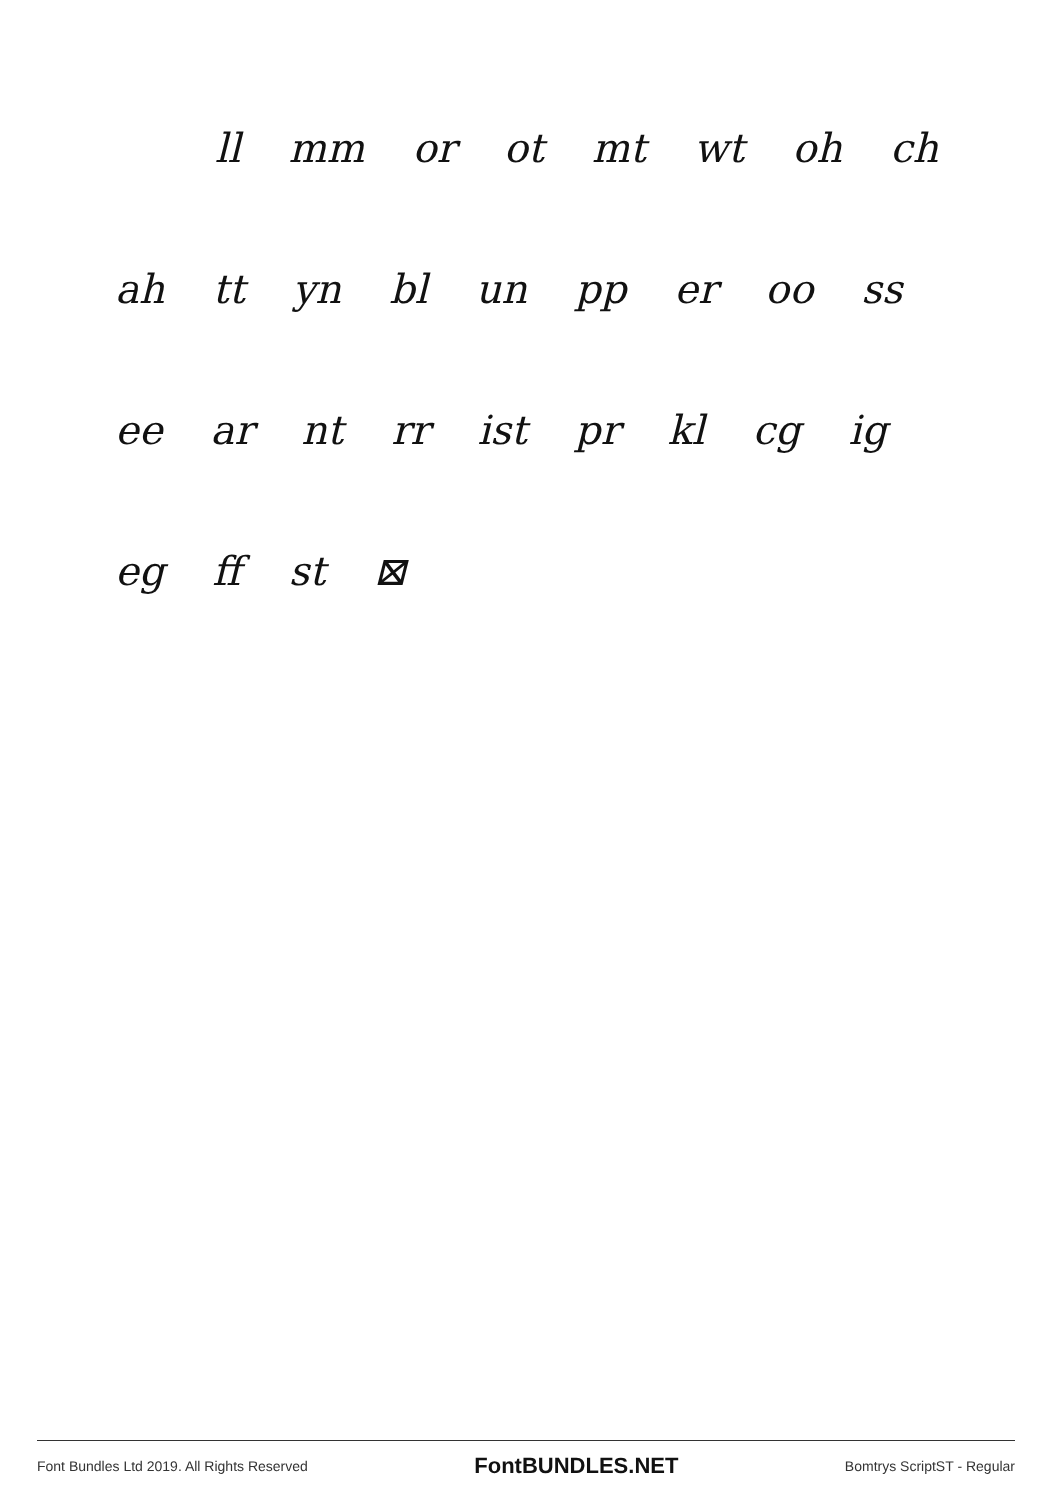ll mm or ot mt wt oh ch
ah tt yn bl un pp er oo ss
ee ar nt rr ist pr kl cg ig
eg ff st ⊠
Font Bundles Ltd 2019. All Rights Reserved FontBUNDLES.NET Bomtrys ScriptST - Regular